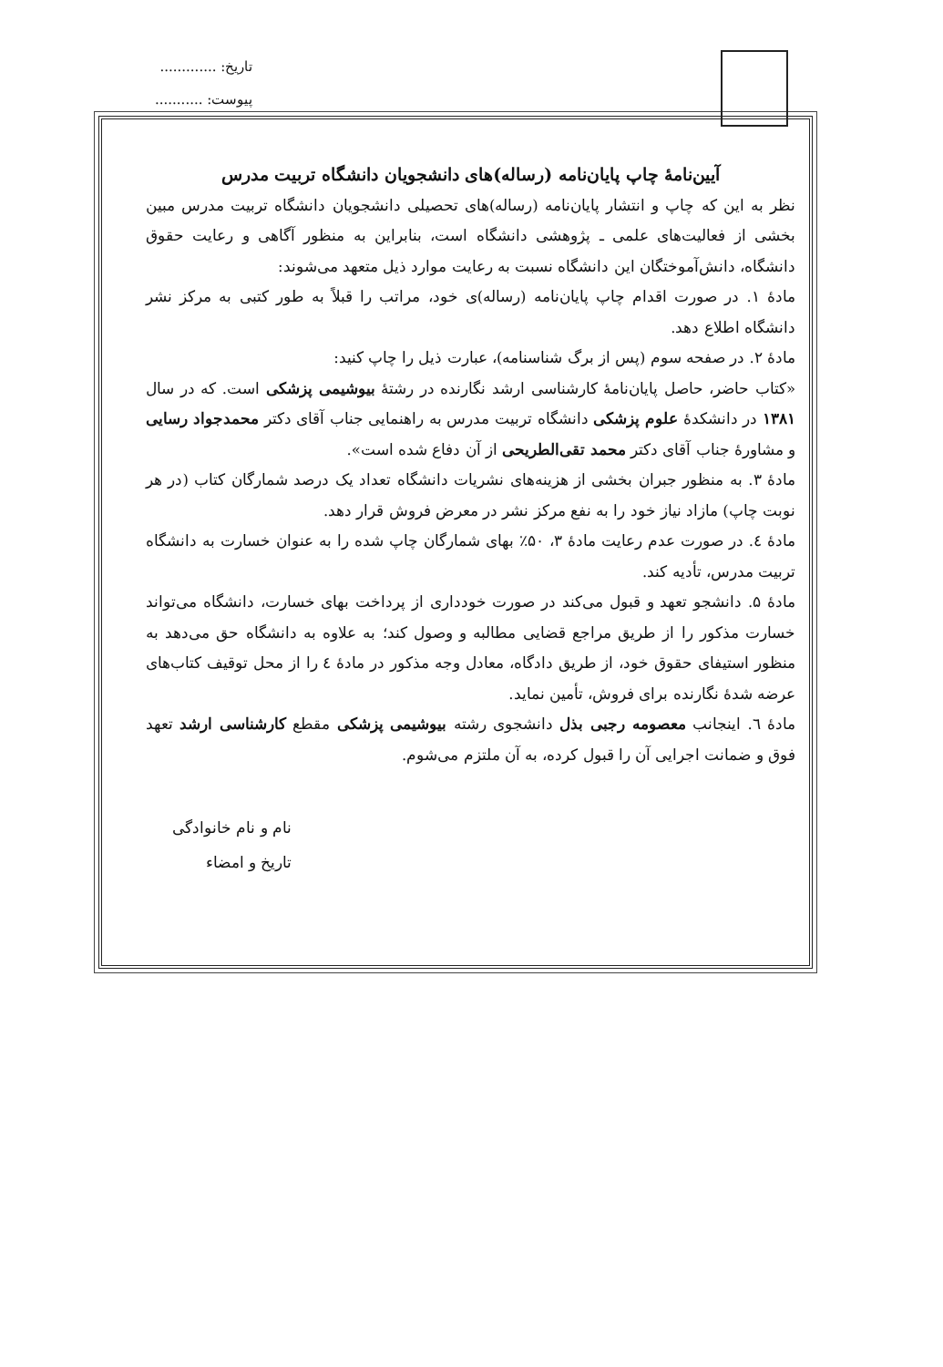تاریخ: .............
پیوست: ...........
آیین‌نامهٔ چاپ پایان‌نامه (رساله)های دانشجویان دانشگاه تربیت مدرس
نظر به این که چاپ و انتشار پایان‌نامه (رساله)های تحصیلی دانشجویان دانشگاه تربیت مدرس مبین بخشی از فعالیت‌های علمی ـ پژوهشی دانشگاه است، بنابراین به منظور آگاهی و رعایت حقوق دانشگاه، دانش‌آموختگان این دانشگاه نسبت به رعایت موارد ذیل متعهد می‌شوند:
مادهٔ ۱. در صورت اقدام چاپ پایان‌نامه (رساله)ی خود، مراتب را قبلاً به طور کتبی به مرکز نشر دانشگاه اطلاع دهد.
مادهٔ ۲. در صفحه سوم (پس از برگ شناسنامه)، عبارت ذیل را چاپ کنید:
«کتاب حاضر، حاصل پایان‌نامهٔ کارشناسی ارشد نگارنده در رشتهٔ بیوشیمی پزشکی است. که در سال ۱۳۸۱ در دانشکدهٔ علوم پزشکی دانشگاه تربیت مدرس به راهنمایی جناب آقای دکتر محمدجواد رسایی و مشاورهٔ جناب آقای دکتر محمد تقی‌الطریحی از آن دفاع شده است».
مادهٔ ۳. به منظور جبران بخشی از هزینه‌های نشریات دانشگاه تعداد یک درصد شمارگان کتاب (در هر نوبت چاپ) مازاد نیاز خود را به نفع مرکز نشر در معرض فروش قرار دهد.
مادهٔ ٤. در صورت عدم رعایت مادهٔ ۳، ۵۰٪ بهای شمارگان چاپ شده را به عنوان خسارت به دانشگاه تربیت مدرس، تأدیه کند.
مادهٔ ۵. دانشجو تعهد و قبول می‌کند در صورت خودداری از پرداخت بهای خسارت، دانشگاه می‌تواند خسارت مذکور را از طریق مراجع قضایی مطالبه و وصول کند؛ به علاوه به دانشگاه حق می‌دهد به منظور استیفای حقوق خود، از طریق دادگاه، معادل وجه مذکور در مادهٔ ٤ را از محل توقیف کتاب‌های عرضه شدهٔ نگارنده برای فروش، تأمین نماید.
مادهٔ ٦. اینجانب معصومه رجبی بذل دانشجوی رشته بیوشیمی پزشکی مقطع کارشناسی ارشد تعهد فوق و ضمانت اجرایی آن را قبول کرده، به آن ملتزم می‌شوم.
نام و نام خانوادگی
تاریخ و امضاء